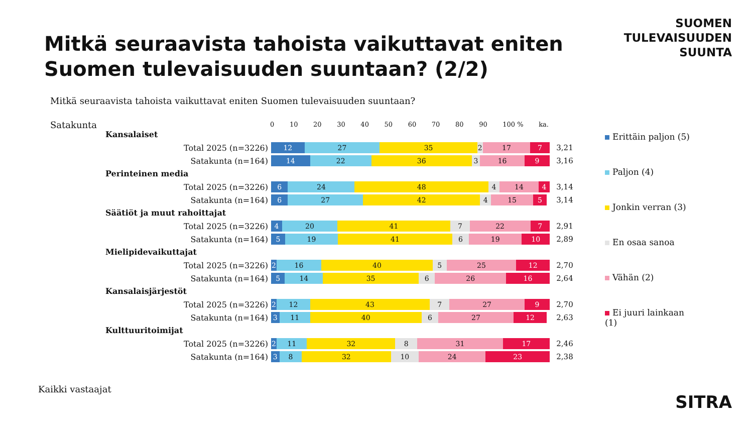Mitkä seuraavista tahoista vaikuttavat eniten Suomen tulevaisuuden suuntaan? (2/2)
SUOMEN
TULEVAISUUDEN
SUUNTA
Mitkä seuraavista tahoista vaikuttavat eniten Suomen tulevaisuuden suuntaan?
Satakunta
0 10 20 30 40 50 60 70 80 90 100 % ka.
Kansalaiset
Total 2025 (n=3226)
12 27 35 2 17 7
3,21
Satakunta (n=164)
14 22 36 3 16 9
3,16
Perinteinen media
Total 2025 (n=3226)
6 24 48 4 14 4
3,14
Satakunta (n=164)
6 27 42 4 15 5
3,14
Säätiöt ja muut rahoittajat
Total 2025 (n=3226)
4 20 41 7 22 7
2,91
Satakunta (n=164)
5 19 41 6 19 10
2,89
Mielipidevaikuttajat
Total 2025 (n=3226)
2 16 40 5 25 12
2,70
Satakunta (n=164)
5 14 35 6 26 16
2,64
Kansalaisjärjestöt
Total 2025 (n=3226)
2 12 43 7 27 9
2,70
Satakunta (n=164)
3 11 40 6 27 12
2,63
Kulttuuritoimijat
Total 2025 (n=3226)
2 11 32 8 31 17
2,46
Satakunta (n=164)
3 8 32 10 24 23
2,38
Erittäin paljon (5)
Paljon (4)
Jonkin verran (3)
En osaa sanoa
Vähän (2)
Ei juuri lainkaan
(1)
Kaikki vastaajat
SITRA